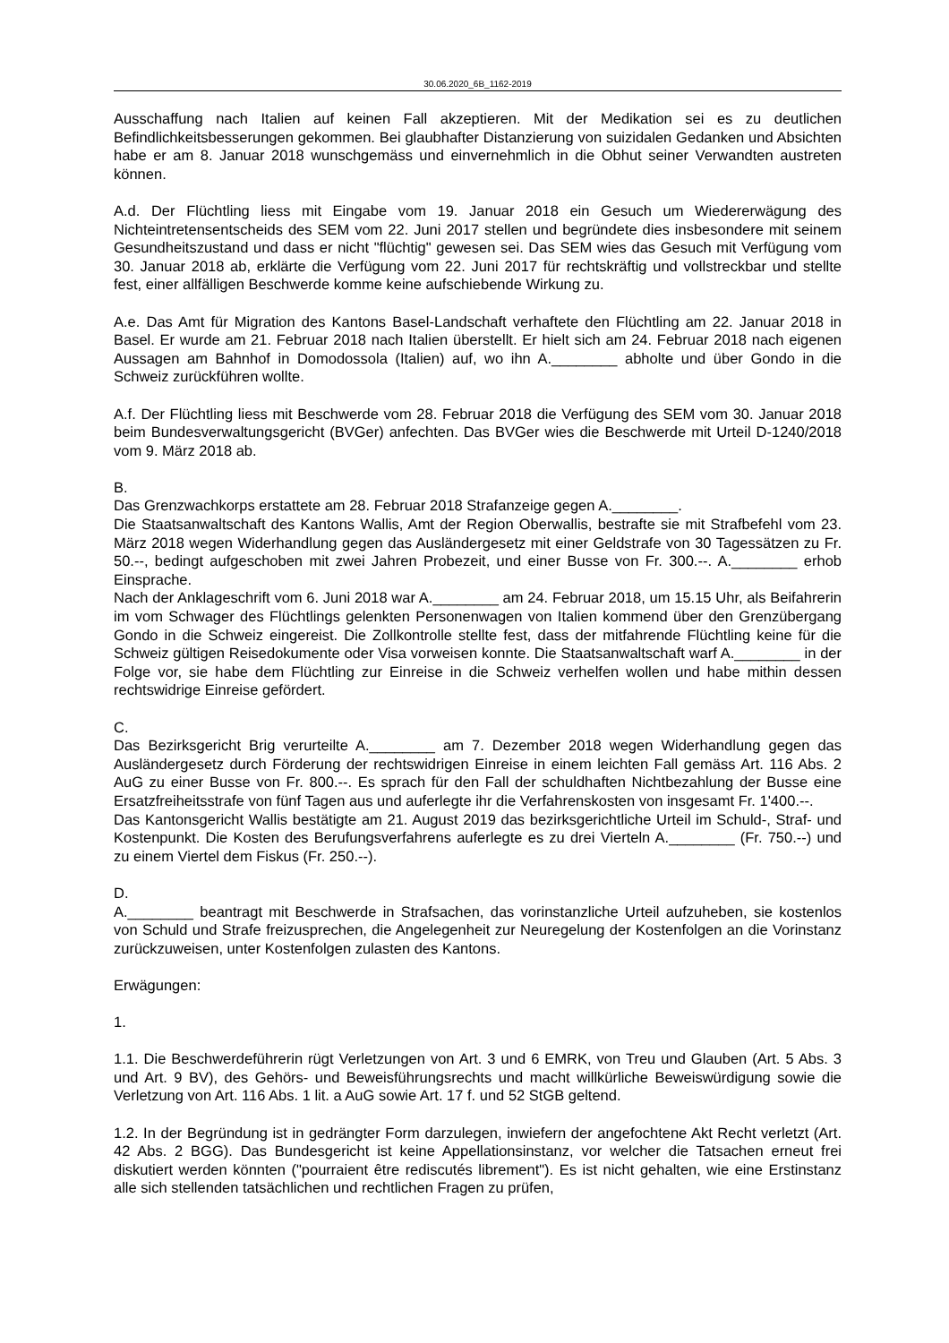30.06.2020_6B_1162-2019
Ausschaffung nach Italien auf keinen Fall akzeptieren. Mit der Medikation sei es zu deutlichen Befindlichkeitsbesserungen gekommen. Bei glaubhafter Distanzierung von suizidalen Gedanken und Absichten habe er am 8. Januar 2018 wunschgemäss und einvernehmlich in die Obhut seiner Verwandten austreten können.
A.d. Der Flüchtling liess mit Eingabe vom 19. Januar 2018 ein Gesuch um Wiedererwägung des Nichteintretensentscheids des SEM vom 22. Juni 2017 stellen und begründete dies insbesondere mit seinem Gesundheitszustand und dass er nicht "flüchtig" gewesen sei. Das SEM wies das Gesuch mit Verfügung vom 30. Januar 2018 ab, erklärte die Verfügung vom 22. Juni 2017 für rechtskräftig und vollstreckbar und stellte fest, einer allfälligen Beschwerde komme keine aufschiebende Wirkung zu.
A.e. Das Amt für Migration des Kantons Basel-Landschaft verhaftete den Flüchtling am 22. Januar 2018 in Basel. Er wurde am 21. Februar 2018 nach Italien überstellt. Er hielt sich am 24. Februar 2018 nach eigenen Aussagen am Bahnhof in Domodossola (Italien) auf, wo ihn A.________ abholte und über Gondo in die Schweiz zurückführen wollte.
A.f. Der Flüchtling liess mit Beschwerde vom 28. Februar 2018 die Verfügung des SEM vom 30. Januar 2018 beim Bundesverwaltungsgericht (BVGer) anfechten. Das BVGer wies die Beschwerde mit Urteil D-1240/2018 vom 9. März 2018 ab.
B.
Das Grenzwachkorps erstattete am 28. Februar 2018 Strafanzeige gegen A.________.
Die Staatsanwaltschaft des Kantons Wallis, Amt der Region Oberwallis, bestrafte sie mit Strafbefehl vom 23. März 2018 wegen Widerhandlung gegen das Ausländergesetz mit einer Geldstrafe von 30 Tagessätzen zu Fr. 50.--, bedingt aufgeschoben mit zwei Jahren Probezeit, und einer Busse von Fr. 300.--. A.________ erhob Einsprache.
Nach der Anklageschrift vom 6. Juni 2018 war A.________ am 24. Februar 2018, um 15.15 Uhr, als Beifahrerin im vom Schwager des Flüchtlings gelenkten Personenwagen von Italien kommend über den Grenzübergang Gondo in die Schweiz eingereist. Die Zollkontrolle stellte fest, dass der mitfahrende Flüchtling keine für die Schweiz gültigen Reisedokumente oder Visa vorweisen konnte. Die Staatsanwaltschaft warf A.________ in der Folge vor, sie habe dem Flüchtling zur Einreise in die Schweiz verhelfen wollen und habe mithin dessen rechtswidrige Einreise gefördert.
C.
Das Bezirksgericht Brig verurteilte A.________ am 7. Dezember 2018 wegen Widerhandlung gegen das Ausländergesetz durch Förderung der rechtswidrigen Einreise in einem leichten Fall gemäss Art. 116 Abs. 2 AuG zu einer Busse von Fr. 800.--. Es sprach für den Fall der schuldhaften Nichtbezahlung der Busse eine Ersatzfreiheitsstrafe von fünf Tagen aus und auferlegte ihr die Verfahrenskosten von insgesamt Fr. 1'400.--.
Das Kantonsgericht Wallis bestätigte am 21. August 2019 das bezirksgerichtliche Urteil im Schuld-, Straf- und Kostenpunkt. Die Kosten des Berufungsverfahrens auferlegte es zu drei Vierteln A.________ (Fr. 750.--) und zu einem Viertel dem Fiskus (Fr. 250.--).
D.
A.________ beantragt mit Beschwerde in Strafsachen, das vorinstanzliche Urteil aufzuheben, sie kostenlos von Schuld und Strafe freizusprechen, die Angelegenheit zur Neuregelung der Kostenfolgen an die Vorinstanz zurückzuweisen, unter Kostenfolgen zulasten des Kantons.
Erwägungen:
1.
1.1. Die Beschwerdeführerin rügt Verletzungen von Art. 3 und 6 EMRK, von Treu und Glauben (Art. 5 Abs. 3 und Art. 9 BV), des Gehörs- und Beweisführungsrechts und macht willkürliche Beweiswürdigung sowie die Verletzung von Art. 116 Abs. 1 lit. a AuG sowie Art. 17 f. und 52 StGB geltend.
1.2. In der Begründung ist in gedrängter Form darzulegen, inwiefern der angefochtene Akt Recht verletzt (Art. 42 Abs. 2 BGG). Das Bundesgericht ist keine Appellationsinstanz, vor welcher die Tatsachen erneut frei diskutiert werden könnten ("pourraient être rediscutés librement"). Es ist nicht gehalten, wie eine Erstinstanz alle sich stellenden tatsächlichen und rechtlichen Fragen zu prüfen,